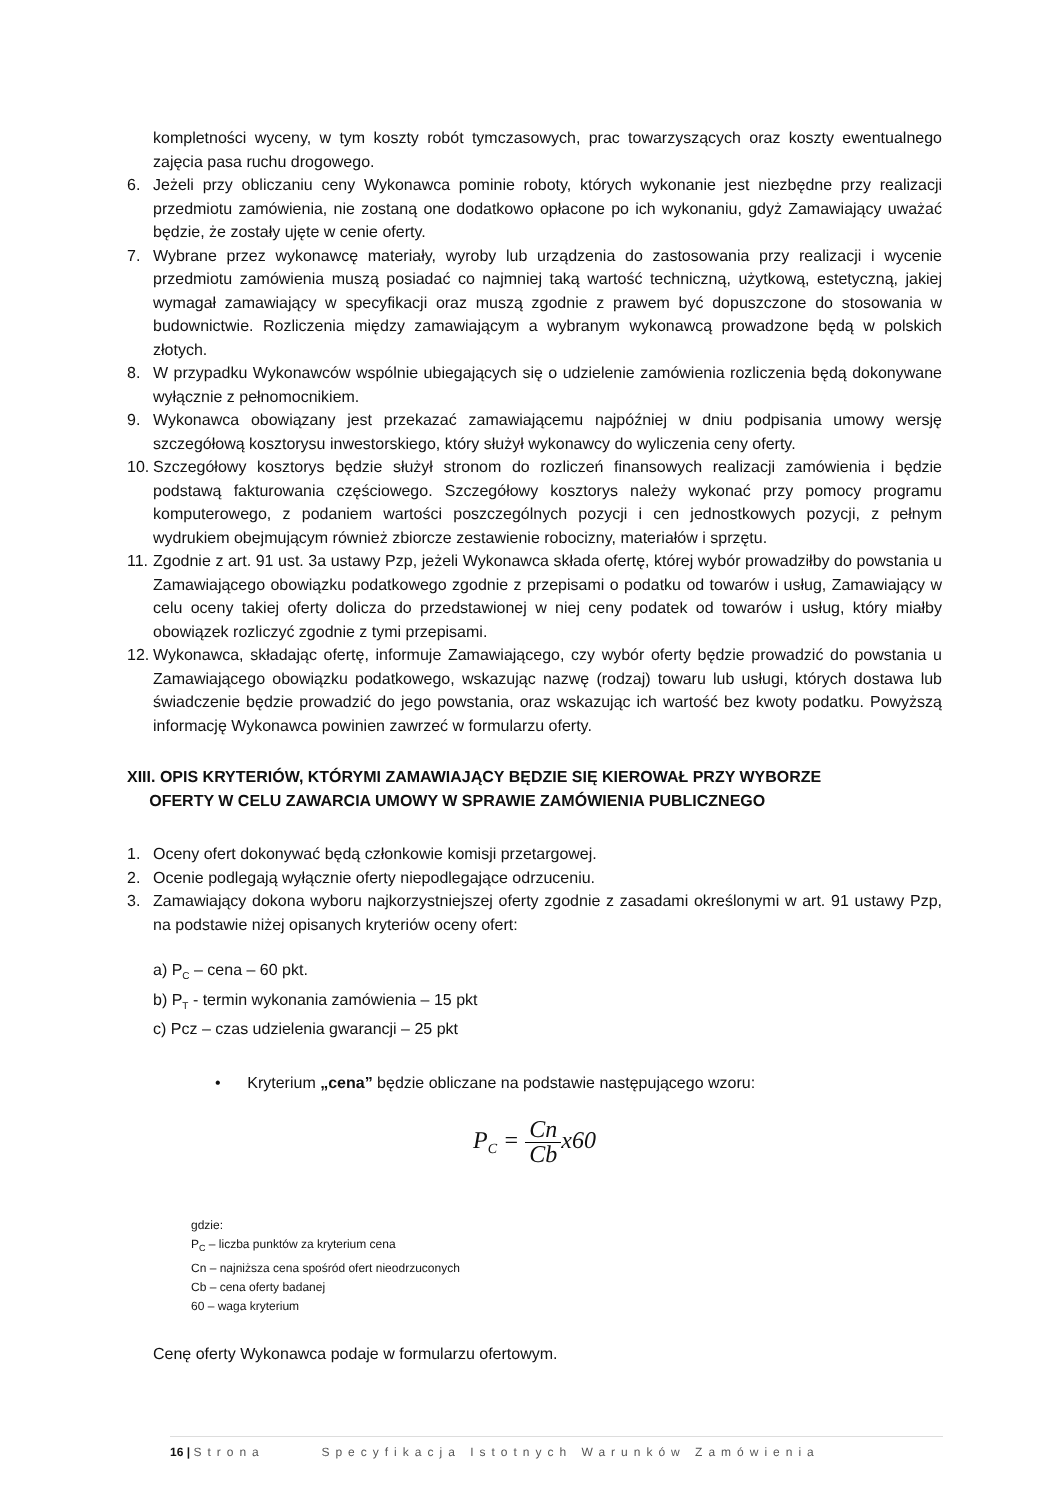kompletności wyceny, w tym koszty robót tymczasowych, prac towarzyszących oraz koszty ewentualnego zajęcia pasa ruchu drogowego.
6. Jeżeli przy obliczaniu ceny Wykonawca pominie roboty, których wykonanie jest niezbędne przy realizacji przedmiotu zamówienia, nie zostaną one dodatkowo opłacone po ich wykonaniu, gdyż Zamawiający uważać będzie, że zostały ujęte w cenie oferty.
7. Wybrane przez wykonawcę materiały, wyroby lub urządzenia do zastosowania przy realizacji i wycenie przedmiotu zamówienia muszą posiadać co najmniej taką wartość techniczną, użytkową, estetyczną, jakiej wymagał zamawiający w specyfikacji oraz muszą zgodnie z prawem być dopuszczone do stosowania w budownictwie. Rozliczenia między zamawiającym a wybranym wykonawcą prowadzone będą w polskich złotych.
8. W przypadku Wykonawców wspólnie ubiegających się o udzielenie zamówienia rozliczenia będą dokonywane wyłącznie z pełnomocnikiem.
9. Wykonawca obowiązany jest przekazać zamawiającemu najpóźniej w dniu podpisania umowy wersję szczegółową kosztorysu inwestorskiego, który służył wykonawcy do wyliczenia ceny oferty.
10. Szczegółowy kosztorys będzie służył stronom do rozliczeń finansowych realizacji zamówienia i będzie podstawą fakturowania częściowego. Szczegółowy kosztorys należy wykonać przy pomocy programu komputerowego, z podaniem wartości poszczególnych pozycji i cen jednostkowych pozycji, z pełnym wydrukiem obejmującym również zbiorcze zestawienie robocizny, materiałów i sprzętu.
11. Zgodnie z art. 91 ust. 3a ustawy Pzp, jeżeli Wykonawca składa ofertę, której wybór prowadziłby do powstania u Zamawiającego obowiązku podatkowego zgodnie z przepisami o podatku od towarów i usług, Zamawiający w celu oceny takiej oferty dolicza do przedstawionej w niej ceny podatek od towarów i usług, który miałby obowiązek rozliczyć zgodnie z tymi przepisami.
12. Wykonawca, składając ofertę, informuje Zamawiającego, czy wybór oferty będzie prowadzić do powstania u Zamawiającego obowiązku podatkowego, wskazując nazwę (rodzaj) towaru lub usługi, których dostawa lub świadczenie będzie prowadzić do jego powstania, oraz wskazując ich wartość bez kwoty podatku. Powyższą informację Wykonawca powinien zawrzeć w formularzu oferty.
XIII. OPIS KRYTERIÓW, KTÓRYMI ZAMAWIAJĄCY BĘDZIE SIĘ KIEROWAŁ PRZY WYBORZE
OFERTY W CELU ZAWARCIA UMOWY W SPRAWIE ZAMÓWIENIA PUBLICZNEGO
1. Oceny ofert dokonywać będą członkowie komisji przetargowej.
2. Ocenie podlegają wyłącznie oferty niepodlegające odrzuceniu.
3. Zamawiający dokona wyboru najkorzystniejszej oferty zgodnie z zasadami określonymi w art. 91 ustawy Pzp, na podstawie niżej opisanych kryteriów oceny ofert:
a) P<sub>C</sub> – cena – 60 pkt.
b) P<sub>T</sub> - termin wykonania zamówienia – 15 pkt
c) Pcz – czas udzielenia gwarancji – 25 pkt
• Kryterium „cena” będzie obliczane na podstawie następującego wzoru:
P<sub>C</sub> = Cn Cbx60
gdzie:
P<sub>C</sub> – liczba punktów za kryterium cena
Cn – najniższa cena spośród ofert nieodrzuconych
Cb – cena oferty badanej
60 – waga kryterium
Cenę oferty Wykonawca podaje w formularzu ofertowym.
16 | Strona Specyfikacja Istotnych Warunków Zamówienia